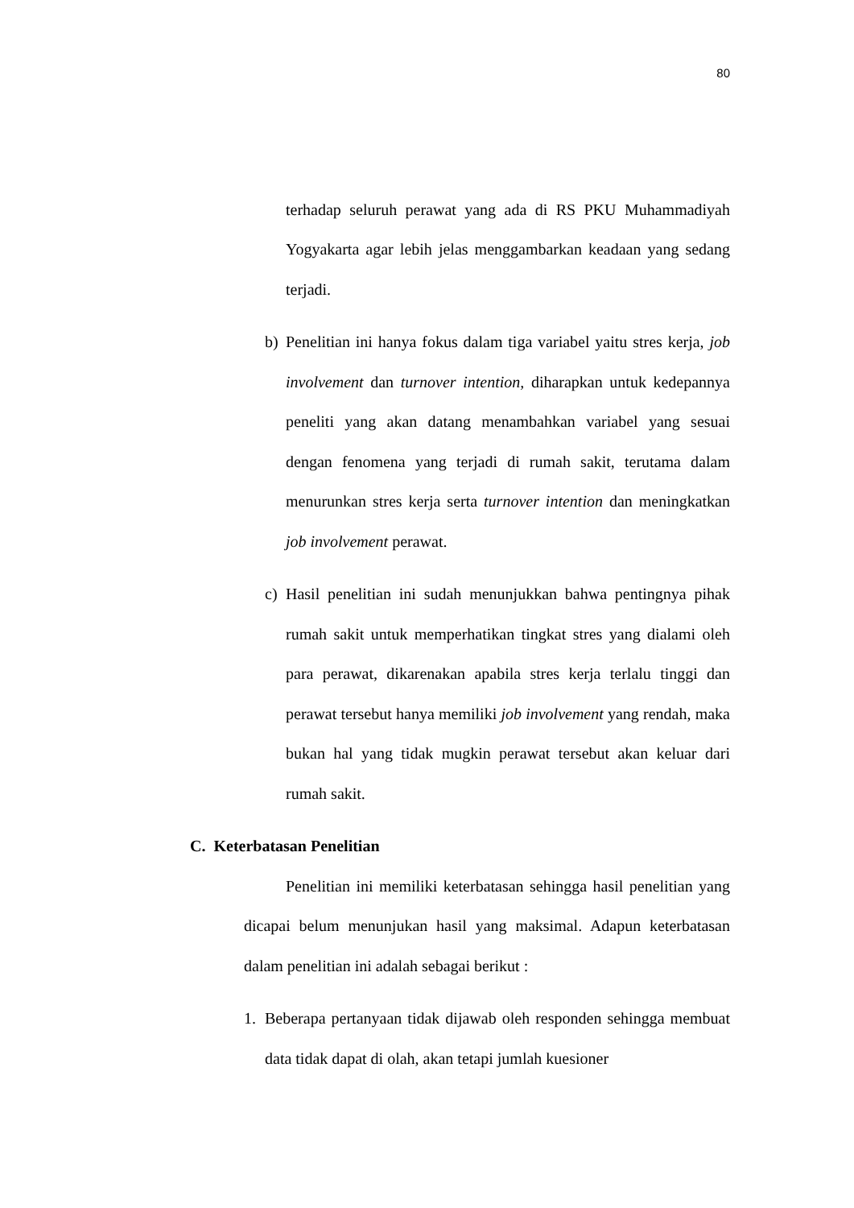80
terhadap seluruh perawat yang ada di RS PKU Muhammadiyah Yogyakarta agar lebih jelas menggambarkan keadaan yang sedang terjadi.
b) Penelitian ini hanya fokus dalam tiga variabel yaitu stres kerja, job involvement dan turnover intention, diharapkan untuk kedepannya peneliti yang akan datang menambahkan variabel yang sesuai dengan fenomena yang terjadi di rumah sakit, terutama dalam menurunkan stres kerja serta turnover intention dan meningkatkan job involvement perawat.
c) Hasil penelitian ini sudah menunjukkan bahwa pentingnya pihak rumah sakit untuk memperhatikan tingkat stres yang dialami oleh para perawat, dikarenakan apabila stres kerja terlalu tinggi dan perawat tersebut hanya memiliki job involvement yang rendah, maka bukan hal yang tidak mugkin perawat tersebut akan keluar dari rumah sakit.
C. Keterbatasan Penelitian
Penelitian ini memiliki keterbatasan sehingga hasil penelitian yang dicapai belum menunjukan hasil yang maksimal. Adapun keterbatasan dalam penelitian ini adalah sebagai berikut :
1. Beberapa pertanyaan tidak dijawab oleh responden sehingga membuat data tidak dapat di olah, akan tetapi jumlah kuesioner